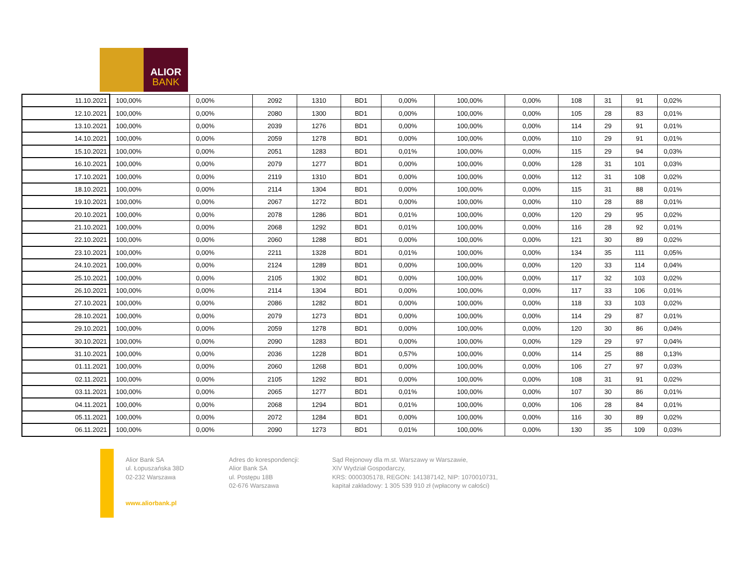ALIOR
BANK
| 11.10.2021 | 100,00% | 0,00% | 2092 | 1310 | BD1 | 0,00% | 100,00% | 0,00% | 108 | 31 | 91 | 0,02% |
| 12.10.2021 | 100,00% | 0,00% | 2080 | 1300 | BD1 | 0,00% | 100,00% | 0,00% | 105 | 28 | 83 | 0,01% |
| 13.10.2021 | 100,00% | 0,00% | 2039 | 1276 | BD1 | 0,00% | 100,00% | 0,00% | 114 | 29 | 91 | 0,01% |
| 14.10.2021 | 100,00% | 0,00% | 2059 | 1278 | BD1 | 0,00% | 100,00% | 0,00% | 110 | 29 | 91 | 0,01% |
| 15.10.2021 | 100,00% | 0,00% | 2051 | 1283 | BD1 | 0,01% | 100,00% | 0,00% | 115 | 29 | 94 | 0,03% |
| 16.10.2021 | 100,00% | 0,00% | 2079 | 1277 | BD1 | 0,00% | 100,00% | 0,00% | 128 | 31 | 101 | 0,03% |
| 17.10.2021 | 100,00% | 0,00% | 2119 | 1310 | BD1 | 0,00% | 100,00% | 0,00% | 112 | 31 | 108 | 0,02% |
| 18.10.2021 | 100,00% | 0,00% | 2114 | 1304 | BD1 | 0,00% | 100,00% | 0,00% | 115 | 31 | 88 | 0,01% |
| 19.10.2021 | 100,00% | 0,00% | 2067 | 1272 | BD1 | 0,00% | 100,00% | 0,00% | 110 | 28 | 88 | 0,01% |
| 20.10.2021 | 100,00% | 0,00% | 2078 | 1286 | BD1 | 0,01% | 100,00% | 0,00% | 120 | 29 | 95 | 0,02% |
| 21.10.2021 | 100,00% | 0,00% | 2068 | 1292 | BD1 | 0,01% | 100,00% | 0,00% | 116 | 28 | 92 | 0,01% |
| 22.10.2021 | 100,00% | 0,00% | 2060 | 1288 | BD1 | 0,00% | 100,00% | 0,00% | 121 | 30 | 89 | 0,02% |
| 23.10.2021 | 100,00% | 0,00% | 2211 | 1328 | BD1 | 0,01% | 100,00% | 0,00% | 134 | 35 | 111 | 0,05% |
| 24.10.2021 | 100,00% | 0,00% | 2124 | 1289 | BD1 | 0,00% | 100,00% | 0,00% | 120 | 33 | 114 | 0,04% |
| 25.10.2021 | 100,00% | 0,00% | 2105 | 1302 | BD1 | 0,00% | 100,00% | 0,00% | 117 | 32 | 103 | 0,02% |
| 26.10.2021 | 100,00% | 0,00% | 2114 | 1304 | BD1 | 0,00% | 100,00% | 0,00% | 117 | 33 | 106 | 0,01% |
| 27.10.2021 | 100,00% | 0,00% | 2086 | 1282 | BD1 | 0,00% | 100,00% | 0,00% | 118 | 33 | 103 | 0,02% |
| 28.10.2021 | 100,00% | 0,00% | 2079 | 1273 | BD1 | 0,00% | 100,00% | 0,00% | 114 | 29 | 87 | 0,01% |
| 29.10.2021 | 100,00% | 0,00% | 2059 | 1278 | BD1 | 0,00% | 100,00% | 0,00% | 120 | 30 | 86 | 0,04% |
| 30.10.2021 | 100,00% | 0,00% | 2090 | 1283 | BD1 | 0,00% | 100,00% | 0,00% | 129 | 29 | 97 | 0,04% |
| 31.10.2021 | 100,00% | 0,00% | 2036 | 1228 | BD1 | 0,57% | 100,00% | 0,00% | 114 | 25 | 88 | 0,13% |
| 01.11.2021 | 100,00% | 0,00% | 2060 | 1268 | BD1 | 0,00% | 100,00% | 0,00% | 106 | 27 | 97 | 0,03% |
| 02.11.2021 | 100,00% | 0,00% | 2105 | 1292 | BD1 | 0,00% | 100,00% | 0,00% | 108 | 31 | 91 | 0,02% |
| 03.11.2021 | 100,00% | 0,00% | 2065 | 1277 | BD1 | 0,01% | 100,00% | 0,00% | 107 | 30 | 86 | 0,01% |
| 04.11.2021 | 100,00% | 0,00% | 2068 | 1294 | BD1 | 0,01% | 100,00% | 0,00% | 106 | 28 | 84 | 0,01% |
| 05.11.2021 | 100,00% | 0,00% | 2072 | 1284 | BD1 | 0,00% | 100,00% | 0,00% | 116 | 30 | 89 | 0,02% |
| 06.11.2021 | 100,00% | 0,00% | 2090 | 1273 | BD1 | 0,01% | 100,00% | 0,00% | 130 | 35 | 109 | 0,03% |
Alior Bank SA
ul. Łopuszańska 38D
02-232 Warszawa
www.aliorbank.pl
Adres do korespondencji:
Alior Bank SA
ul. Postępu 18B
02-676 Warszawa
Sąd Rejonowy dla m.st. Warszawy w Warszawie,
XIV Wydział Gospodarczy,
KRS: 0000305178, REGON: 141387142, NIP: 1070010731,
kapitał zakładowy: 1 305 539 910 zł (wpłacony w całości)